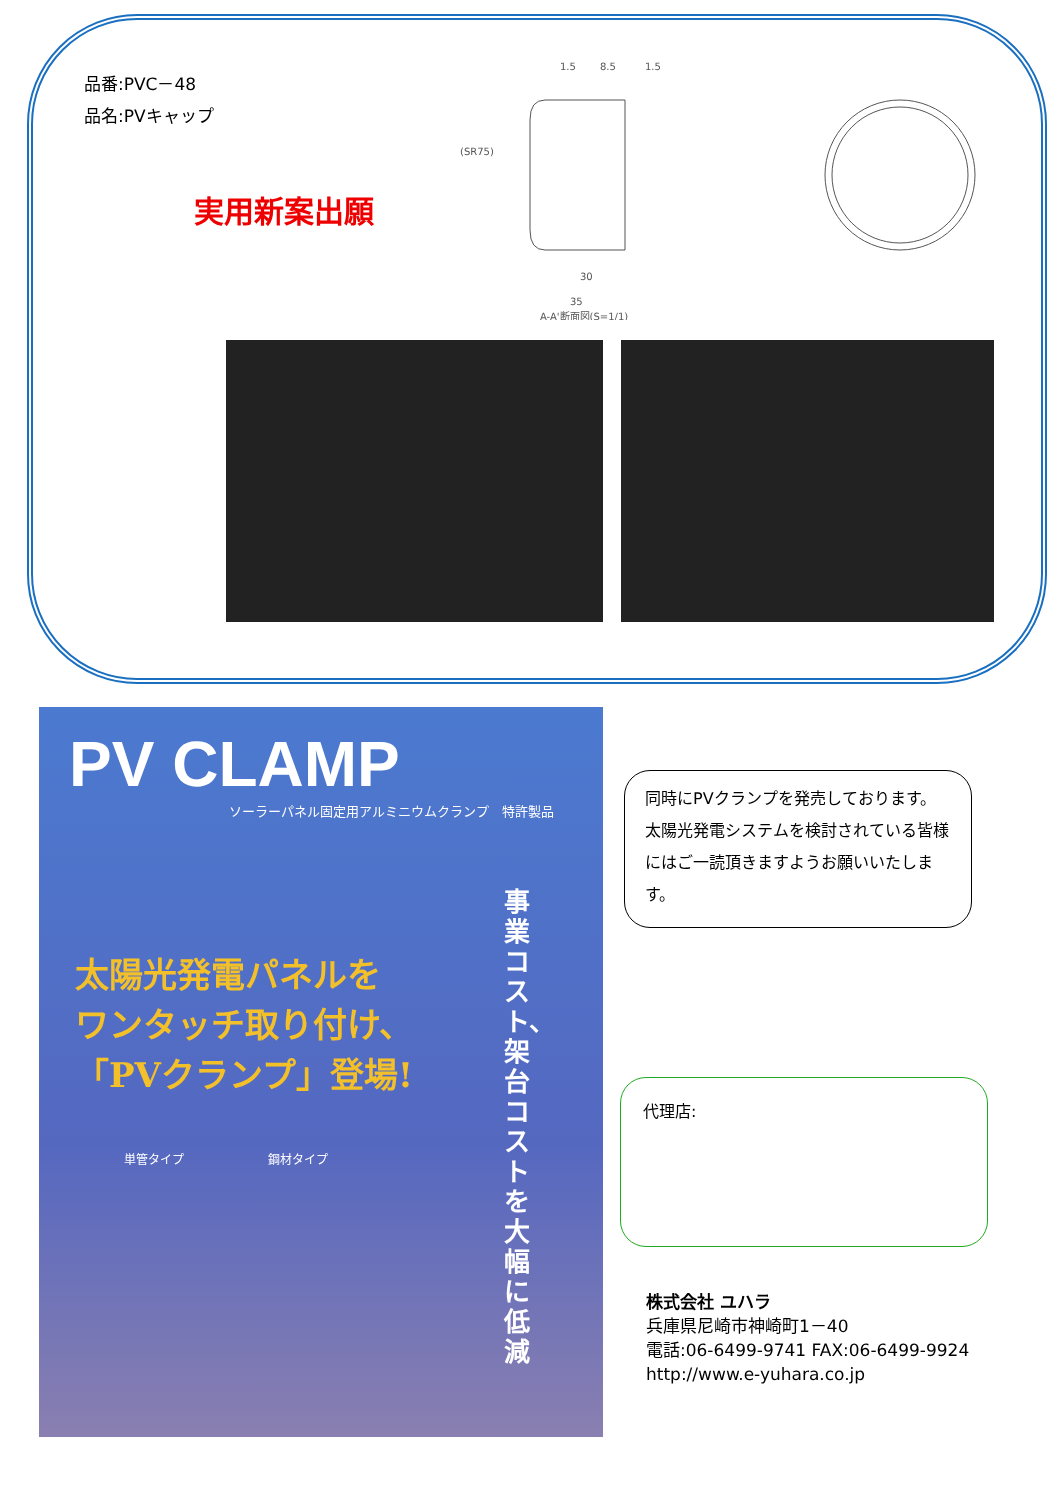品番:PVC－48
品名:PVキャップ
実用新案出願
1.5
8.5
1.5
(SR75)
30
35
A-A'断面図(S=1/1)
PV CLAMP
ソーラーパネル固定用アルミニウムクランプ　特許製品
太陽光発電パネルを
ワンタッチ取り付け、
「PVクランプ」登場!
単管タイプ　　　　　　　鋼材タイプ
事業コスト、架台コストを大幅に低減
同時にPVクランプを発売しております。太陽光発電システムを検討されている皆様にはご一読頂きますようお願いいたします。
代理店:
株式会社 ユハラ
兵庫県尼崎市神崎町1－40
電話:06-6499-9741 FAX:06-6499-9924
http://www.e-yuhara.co.jp